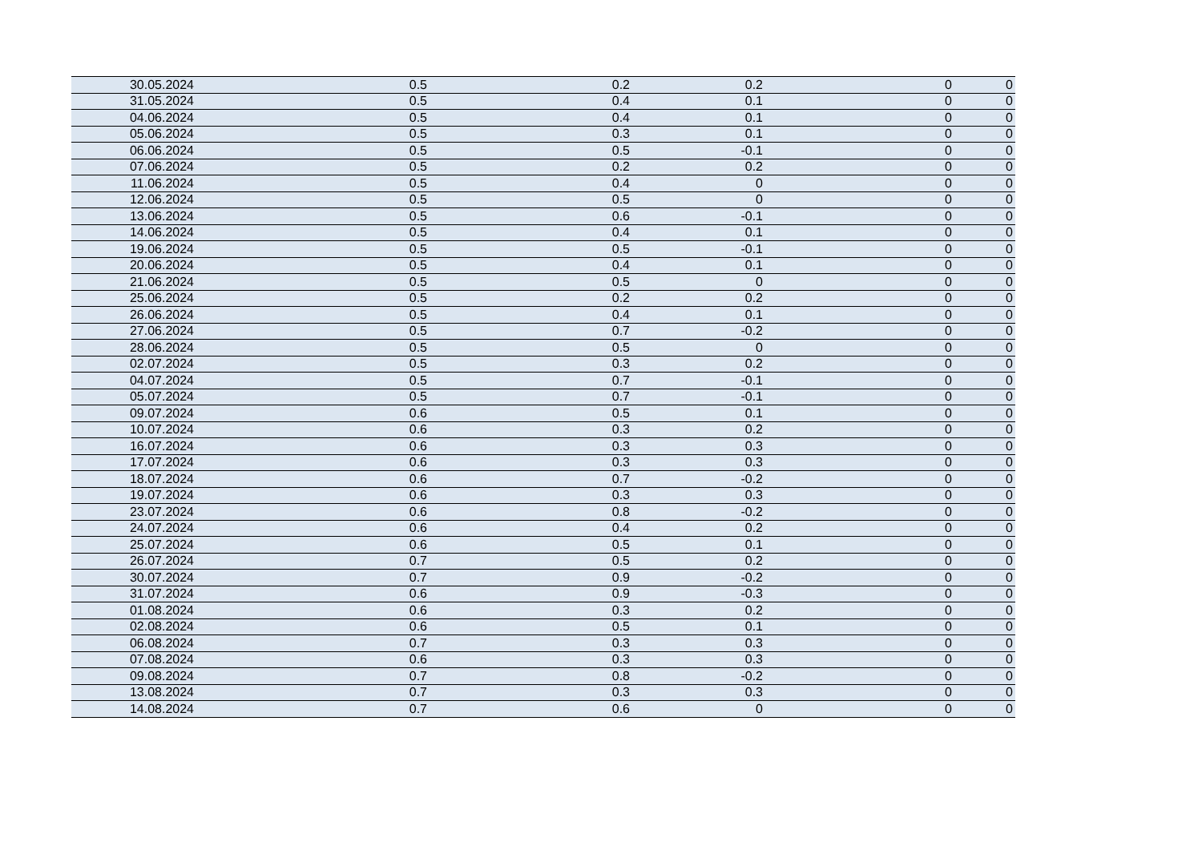| 30.05.2024 | 0.5 | 0.2 | 0.2 | 0 | 0 |
| 31.05.2024 | 0.5 | 0.4 | 0.1 | 0 | 0 |
| 04.06.2024 | 0.5 | 0.4 | 0.1 | 0 | 0 |
| 05.06.2024 | 0.5 | 0.3 | 0.1 | 0 | 0 |
| 06.06.2024 | 0.5 | 0.5 | -0.1 | 0 | 0 |
| 07.06.2024 | 0.5 | 0.2 | 0.2 | 0 | 0 |
| 11.06.2024 | 0.5 | 0.4 | 0 | 0 | 0 |
| 12.06.2024 | 0.5 | 0.5 | 0 | 0 | 0 |
| 13.06.2024 | 0.5 | 0.6 | -0.1 | 0 | 0 |
| 14.06.2024 | 0.5 | 0.4 | 0.1 | 0 | 0 |
| 19.06.2024 | 0.5 | 0.5 | -0.1 | 0 | 0 |
| 20.06.2024 | 0.5 | 0.4 | 0.1 | 0 | 0 |
| 21.06.2024 | 0.5 | 0.5 | 0 | 0 | 0 |
| 25.06.2024 | 0.5 | 0.2 | 0.2 | 0 | 0 |
| 26.06.2024 | 0.5 | 0.4 | 0.1 | 0 | 0 |
| 27.06.2024 | 0.5 | 0.7 | -0.2 | 0 | 0 |
| 28.06.2024 | 0.5 | 0.5 | 0 | 0 | 0 |
| 02.07.2024 | 0.5 | 0.3 | 0.2 | 0 | 0 |
| 04.07.2024 | 0.5 | 0.7 | -0.1 | 0 | 0 |
| 05.07.2024 | 0.5 | 0.7 | -0.1 | 0 | 0 |
| 09.07.2024 | 0.6 | 0.5 | 0.1 | 0 | 0 |
| 10.07.2024 | 0.6 | 0.3 | 0.2 | 0 | 0 |
| 16.07.2024 | 0.6 | 0.3 | 0.3 | 0 | 0 |
| 17.07.2024 | 0.6 | 0.3 | 0.3 | 0 | 0 |
| 18.07.2024 | 0.6 | 0.7 | -0.2 | 0 | 0 |
| 19.07.2024 | 0.6 | 0.3 | 0.3 | 0 | 0 |
| 23.07.2024 | 0.6 | 0.8 | -0.2 | 0 | 0 |
| 24.07.2024 | 0.6 | 0.4 | 0.2 | 0 | 0 |
| 25.07.2024 | 0.6 | 0.5 | 0.1 | 0 | 0 |
| 26.07.2024 | 0.7 | 0.5 | 0.2 | 0 | 0 |
| 30.07.2024 | 0.7 | 0.9 | -0.2 | 0 | 0 |
| 31.07.2024 | 0.6 | 0.9 | -0.3 | 0 | 0 |
| 01.08.2024 | 0.6 | 0.3 | 0.2 | 0 | 0 |
| 02.08.2024 | 0.6 | 0.5 | 0.1 | 0 | 0 |
| 06.08.2024 | 0.7 | 0.3 | 0.3 | 0 | 0 |
| 07.08.2024 | 0.6 | 0.3 | 0.3 | 0 | 0 |
| 09.08.2024 | 0.7 | 0.8 | -0.2 | 0 | 0 |
| 13.08.2024 | 0.7 | 0.3 | 0.3 | 0 | 0 |
| 14.08.2024 | 0.7 | 0.6 | 0 | 0 | 0 |